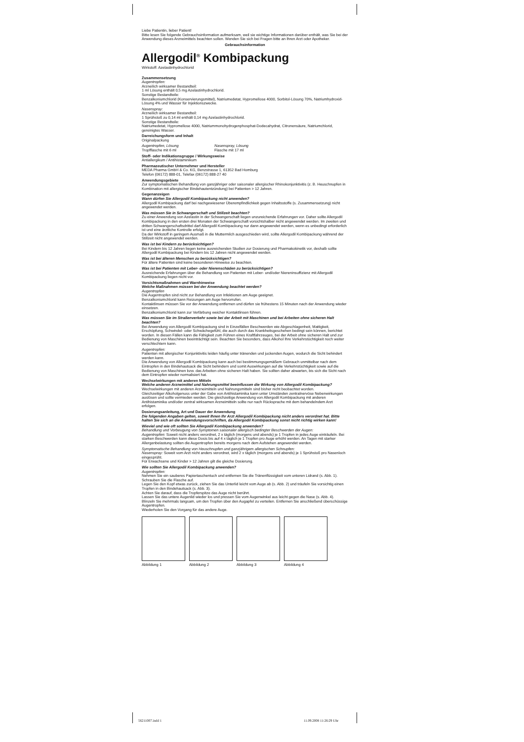Liebe Patientin, lieber Patient!
Bitte lesen Sie folgende Gebrauchsinformation aufmerksam, weil sie wichtige Informationen darüber enthält, was Sie bei der Anwendung dieses Arzneimittels beachten sollen. Wenden Sie sich bei Fragen bitte an Ihren Arzt oder Apotheker.
Gebrauchsinformation
Allergodil<sup>®</sup> Kombipackung
Wirkstoff: Azelastinhydrochlorid
Zusammensetzung
Augentropfen:
Arzneilich wirksamer Bestandteil:
1 ml Lösung enthält 0,5 mg Azelastinhydrochlorid.
Sonstige Bestandteile:
Benzalkoniumchlorid (Konservierungsmittel), Natriumedetat, Hypromellose 4000, Sorbitol-Lösung 70%, Natriumhydroxid-Lösung 4% und Wasser für Injektionszwecke.
Nasenspray:
Arzneilich wirksamer Bestandteil:
1 Sprühstoß zu 0,14 ml enthält 0,14 mg Azelastinhydrochlorid.
Sonstige Bestandteile:
Natriumedetat, Hypromellose 4000, Natriummonohydrogenphosphat-Dodecahydrat, Citronensäure, Natriumchlorid, gereinigtes Wasser.
Darreichungsform und Inhalt
Originalpackung
Augentropfen, Lösung
Tropfflasche mit 6 ml
Nasenspray, Lösung
Flasche mit 17 ml
Stoff- oder Indikationsgruppe / Wirkungsweise
Antiallergikum / Antihistaminikum
Pharmazeutischer Unternehmer und Hersteller
MEDA Pharma GmbH & Co. KG, Benzstrasse 1, 61352 Bad Homburg
Telefon (06172) 888-01, Telefax (06172) 888-27 40
Anwendungsgebiete
Zur symptomatischen Behandlung von ganzjähriger oder saisonaler allergischer Rhinokonjunktivitis (z. B. Heuschnupfen in Kombination mit allergischer Bindehautentzündung) bei Patienten > 12 Jahren.
Gegenanzeigen
Wann dürfen Sie Allergodil Kombipackung nicht anwenden?
Allergodil Kombipackung darf bei nachgewiesener Überempfindlichkeit gegen Inhaltsstoffe (s. Zusammensetzung) nicht angewendet werden.
Was müssen Sie in Schwangerschaft und Stillzeit beachten?
Zu einer Anwendung von Azelastin in der Schwangerschaft liegen unzureichende Erfahrungen vor. Daher sollte Allergodil Kombipackung in den ersten drei Monaten der Schwangerschaft vorsichtshalber nicht angewendet werden. Im zweiten und dritten Schwangerschaftsdrittel darf Allergodil Kombipackung nur dann angewendet werden, wenn es unbedingt erforderlich ist und eine ärztliche Kontrolle erfolgt.
Da der Wirkstoff in geringem Ausmaß in die Muttermilch ausgeschieden wird, sollte Allergodil Kombipackung während der Stillzeit nicht angewendet werden.
Was ist bei Kindern zu berücksichtigen?
Bei Kindern bis 12 Jahren liegen keine ausreichenden Studien zur Dosierung und Pharmakokinetik vor, deshalb sollte Allergodil Kombipackung bei Kindern bis 12 Jahren nicht angewendet werden.
Was ist bei älteren Menschen zu berücksichtigen?
Für ältere Patienten sind keine besonderen Hinweise zu beachten.
Was ist bei Patienten mit Leber- oder Nierenschäden zu berücksichtigen?
Ausreichende Erfahrungen über die Behandlung von Patienten mit Leber- und/oder Niereninsuffizienz mit Allergodil Kombipackung liegen nicht vor.
Vorsichtsmaßnahmen und Warnhinweise
Welche Maßnahmen müssen bei der Anwendung beachtet werden?
Augentropfen
Die Augentropfen sind nicht zur Behandlung von Infektionen am Auge geeignet.
Benzalkoniumchlorid kann Reizungen am Auge hervorrufen.
Kontaktlinsen müssen Sie vor der Anwendung entfernen und dürfen sie frühestens 15 Minuten nach der Anwendung wieder einsetzen.
Benzalkoniumchlorid kann zur Verfärbung weicher Kontaktlinsen führen.
Was müssen Sie im Straßenverkehr sowie bei der Arbeit mit Maschinen und bei Arbeiten ohne sicheren Halt beachten?
Bei Anwendung von Allergodil Kombipackung sind in Einzelfällen Beschwerden wie Abgeschlagenheit, Mattigkeit, Erschöpfung, Schwindel- oder Schwächegefühl, die auch durch das Krankheitsgeschehen bedingt sein können, berichtet worden. In diesen Fällen kann die Fähigkeit zum Führen eines Kraftfahrzeuges, bei der Arbeit ohne sicheren Halt und zur Bedienung von Maschinen beeinträchtigt sein. Beachten Sie besonders, dass Alkohol Ihre Verkehrstüchtigkeit noch weiter verschlechtern kann.
Augentropfen:
Patienten mit allergischer Konjunktivitis leiden häufig unter tränenden und juckenden Augen, wodurch die Sicht behindert werden kann.
Die Anwendung von Allergodil Kombipackung kann auch bei bestimmungsgemäßem Gebrauch unmittelbar nach dem Eintropfen in den Bindehautsack die Sicht behindern und somit Auswirkungen auf die Verkehrstüchtigkeit sowie auf die Bedienung von Maschinen bzw. das Arbeiten ohne sicheren Halt haben. Sie sollten daher abwarten, bis sich die Sicht nach dem Eintropfen wieder normalisiert hat.
Wechselwirkungen mit anderen Mitteln
Welche anderen Arzneimittel und Nahrungsmittel beeinflussen die Wirkung von Allergodil Kombipackung?
Wechselwirkungen mit anderen Arzneimitteln und Nahrungsmitteln sind bisher nicht beobachtet worden.
Gleichzeitiger Alkoholgenuss unter der Gabe von Antihistaminika kann unter Umständen zentralnervöse Nebenwirkungen auslösen und sollte vermieden werden. Die gleichzeitige Anwendung von Allergodil Kombipackung mit anderen Antihistaminika und/oder zentral wirksamen Arzneimitteln sollte nur nach Rücksprache mit dem behandelndem Arzt erfolgen.
Dosierungsanleitung, Art und Dauer der Anwendung
Die folgenden Angaben gelten, soweit Ihnen Ihr Arzt Allergodil Kombipackung nicht anders verordnet hat. Bitte halten Sie sich an die Anwendungsvorschriften, da Allergodil Kombipackung sonst nicht richtig wirken kann!
Wieviel und wie oft sollten Sie Allergodil Kombipackung anwenden?
Behandlung und Vorbeugung von Symptomen saisonaler allergisch bedingter Beschwerden der Augen:
Augentropfen: Soweit nicht anders verordnet, 2 x täglich (morgens und abends) je 1 Tropfen in jedes Auge einträufeln. Bei starken Beschwerden kann diese Dosis bis auf 4 x täglich je 1 Tropfen pro Auge erhöht werden. An Tagen mit starker Allergenbelastung sollten die Augentropfen bereits morgens nach dem Aufstehen angewendet werden.
Symptomatische Behandlung von Heuschnupfen und ganzjährigem allergischen Schnupfen:
Nasenspray: Soweit vom Arzt nicht anders verordnet, wird 2 x täglich (morgens und abends) je 1 Sprühstoß pro Nasenloch eingesprüht.
Für Erwachsene und Kinder > 12 Jahren gilt die gleiche Dosierung.
Wie sollten Sie Allergodil Kombipackung anwenden?
Augentropfen:
Nehmen Sie ein sauberes Papiertaschentuch und entfernen Sie die Tränenflüssigkeit vom unteren Lidrand (s. Abb. 1).
Schrauben Sie die Flasche auf.
Legen Sie den Kopf etwas zurück, ziehen Sie das Unterlid leicht vom Auge ab (s. Abb. 2) und träufeln Sie vorsichtig einen Tropfen in den Bindehautsack (s. Abb. 3).
Achten Sie darauf, dass die Tropferspitze das Auge nicht berührt.
Lassen Sie das untere Augenlid wieder los und pressen Sie vom Augenwinkel aus leicht gegen die Nase (s. Abb. 4). Blinzeln Sie mehrmals langsam, um den Tropfen über den Augapfel zu verteilen. Entfernen Sie anschließend überschüssige Augentropfen.
Wiederholen Sie den Vorgang für das andere Auge.
Abbildung 1 Abbildung 2 Abbildung 3 Abbildung 4
56211007.indd 1 11.09.2008 11:26:29 Uhr